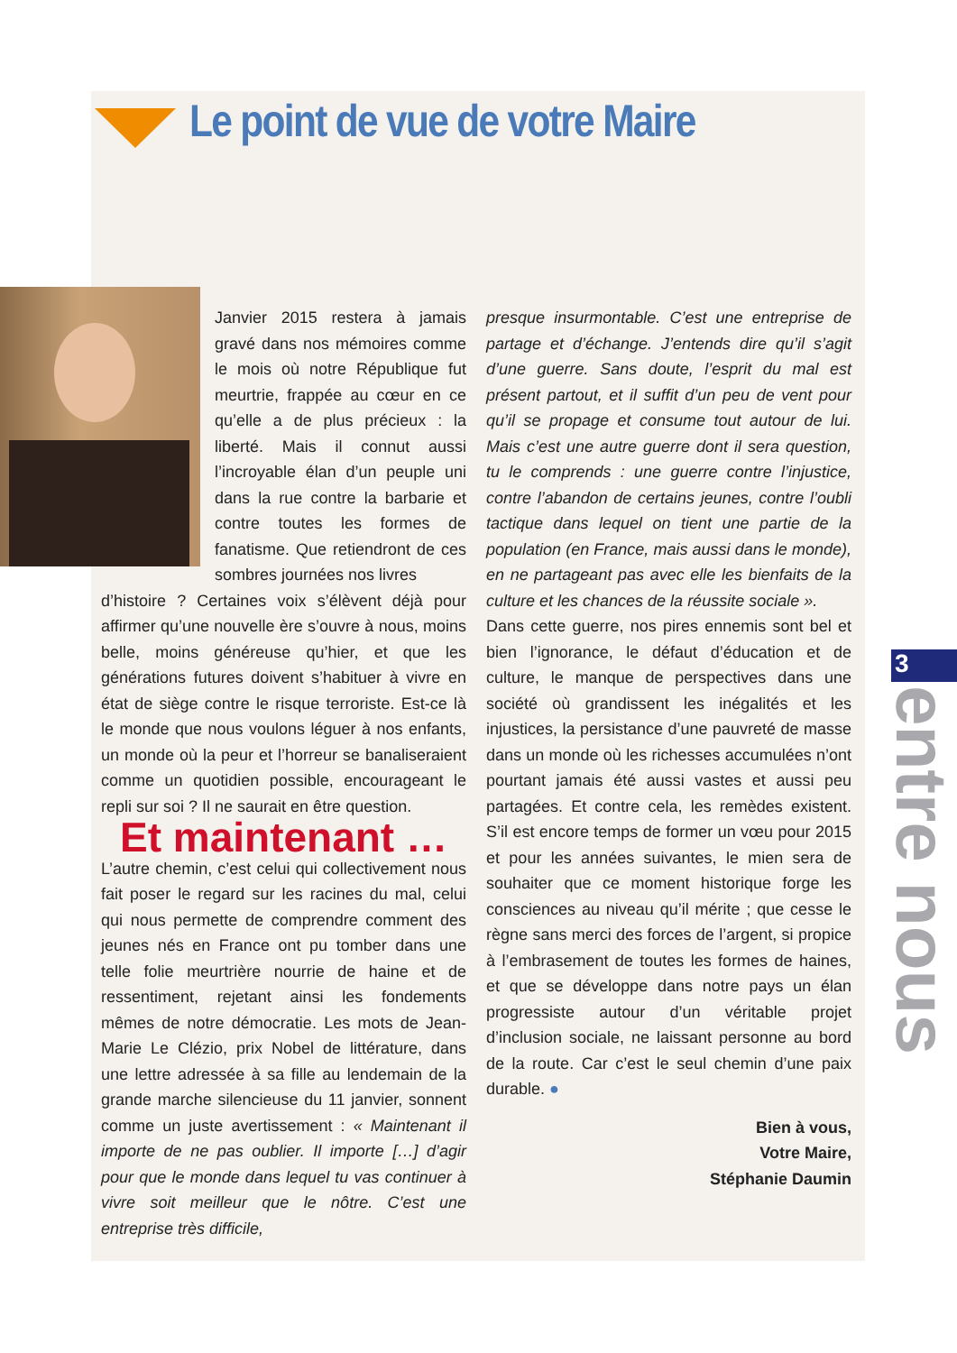Le point de vue de votre Maire
Janvier 2015 restera à jamais gravé dans nos mémoires comme le mois où notre République fut meurtrie, frappée au cœur en ce qu’elle a de plus précieux : la liberté. Mais il connut aussi l’incroyable élan d’un peuple uni dans la rue contre la barbarie et contre toutes les formes de fanatisme. Que retiendront de ces sombres journées nos livres
d’histoire ? Certaines voix s’élèvent déjà pour affirmer qu’une nouvelle ère s’ouvre à nous, moins belle, moins généreuse qu’hier, et que les générations futures doivent s’habituer à vivre en état de siège contre le risque terroriste. Est-ce là le monde que nous voulons léguer à nos enfants, un monde où la peur et l’horreur se banaliseraient comme un quotidien possible, encourageant le repli sur soi ? Il ne saurait en être question.
Et maintenant …
L’autre chemin, c’est celui qui collectivement nous fait poser le regard sur les racines du mal, celui qui nous permette de comprendre comment des jeunes nés en France ont pu tomber dans une telle folie meurtrière nourrie de haine et de ressentiment, rejetant ainsi les fondements mêmes de notre démocratie. Les mots de Jean-Marie Le Clézio, prix Nobel de littérature, dans une lettre adressée à sa fille au lendemain de la grande marche silencieuse du 11 janvier, sonnent comme un juste avertissement : « Maintenant il importe de ne pas oublier. Il importe […] d’agir pour que le monde dans lequel tu vas continuer à vivre soit meilleur que le nôtre. C’est une entreprise très difficile,
presque insurmontable. C’est une entreprise de partage et d’échange. J’entends dire qu’il s’agit d’une guerre. Sans doute, l’esprit du mal est présent partout, et il suffit d’un peu de vent pour qu’il se propage et consume tout autour de lui. Mais c’est une autre guerre dont il sera question, tu le comprends : une guerre contre l’injustice, contre l’abandon de certains jeunes, contre l’oubli tactique dans lequel on tient une partie de la population (en France, mais aussi dans le monde), en ne partageant pas avec elle les bienfaits de la culture et les chances de la réussite sociale ».
Dans cette guerre, nos pires ennemis sont bel et bien l’ignorance, le défaut d’éducation et de culture, le manque de perspectives dans une société où grandissent les inégalités et les injustices, la persistance d’une pauvreté de masse dans un monde où les richesses accumulées n’ont pourtant jamais été aussi vastes et aussi peu partagées. Et contre cela, les remèdes existent. S’il est encore temps de former un vœu pour 2015 et pour les années suivantes, le mien sera de souhaiter que ce moment historique forge les consciences au niveau qu’il mérite ; que cesse le règne sans merci des forces de l’argent, si propice à l’embrasement de toutes les formes de haines, et que se développe dans notre pays un élan progressiste autour d’un véritable projet d’inclusion sociale, ne laissant personne au bord de la route. Car c’est le seul chemin d’une paix durable. ●
Bien à vous,
Votre Maire,
Stéphanie Daumin
3
entre nous